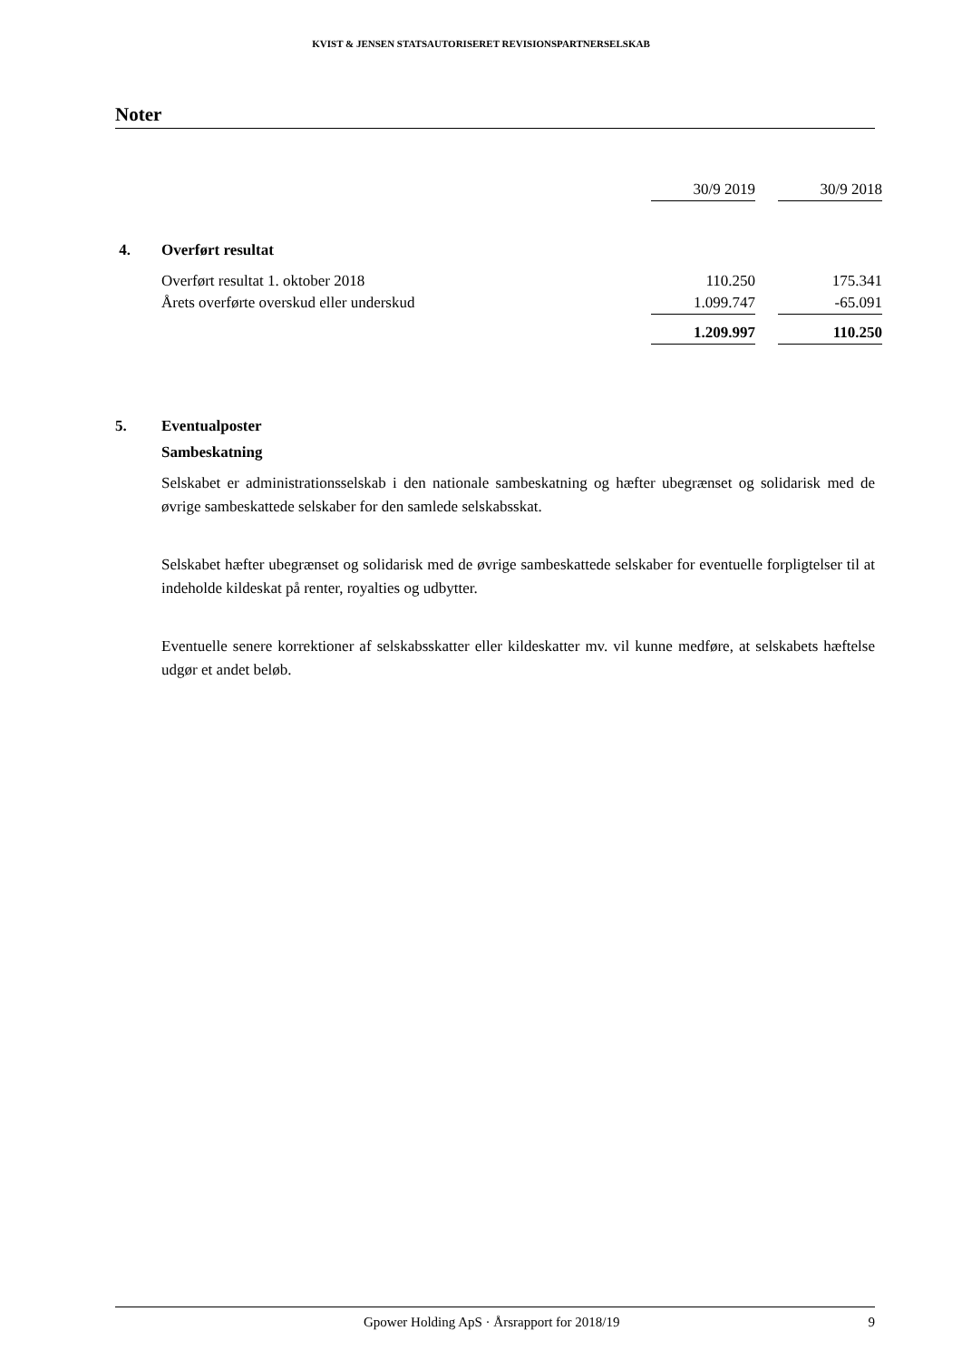KVIST & JENSEN STATSAUTORISERET REVISIONSPARTNERSELSKAB
Noter
| | | 30/9 2019 | | 30/9 2018 |
| 4. | Overført resultat | | | |
| | Overført resultat 1. oktober 2018 | 110.250 | | 175.341 |
| | Årets overførte overskud eller underskud | 1.099.747 | | -65.091 |
| | | 1.209.997 | | 110.250 |
5. Eventualposter
Sambeskatning
Selskabet er administrationsselskab i den nationale sambeskatning og hæfter ubegrænset og solidarisk med de øvrige sambeskattede selskaber for den samlede selskabsskat.
Selskabet hæfter ubegrænset og solidarisk med de øvrige sambeskattede selskaber for eventuelle forpligtelser til at indeholde kildeskat på renter, royalties og udbytter.
Eventuelle senere korrektioner af selskabsskatter eller kildeskatter mv. vil kunne medføre, at selskabets hæftelse udgør et andet beløb.
Gpower Holding ApS · Årsrapport for 2018/19 9